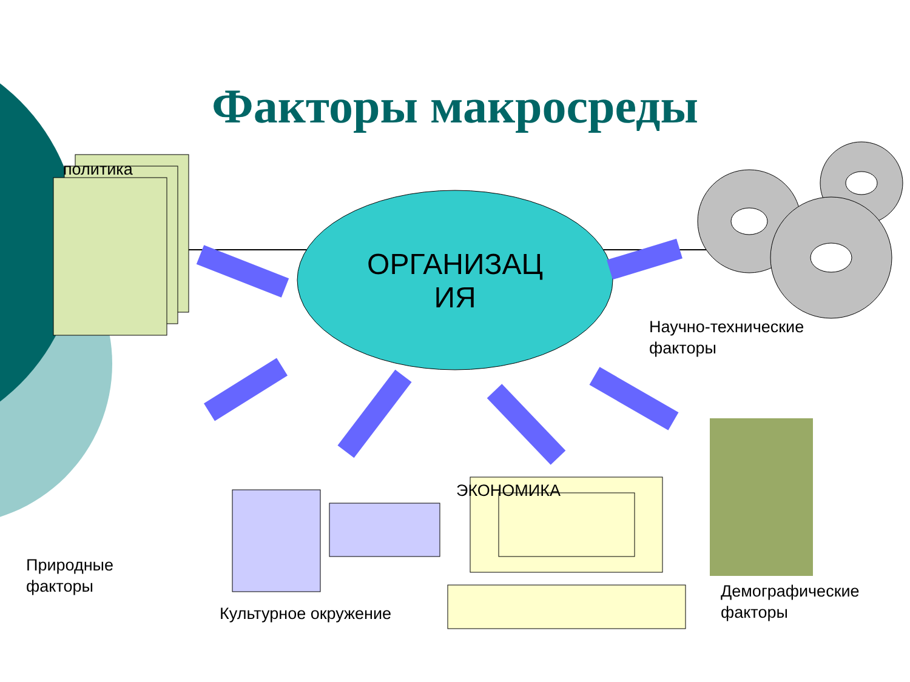Факторы макросреды
политика
ОРГАНИЗАЦ
ИЯ
Научно-технические
факторы
Природные
факторы
ЭКОНОМИКА
Культурное окружение
Демографические
факторы